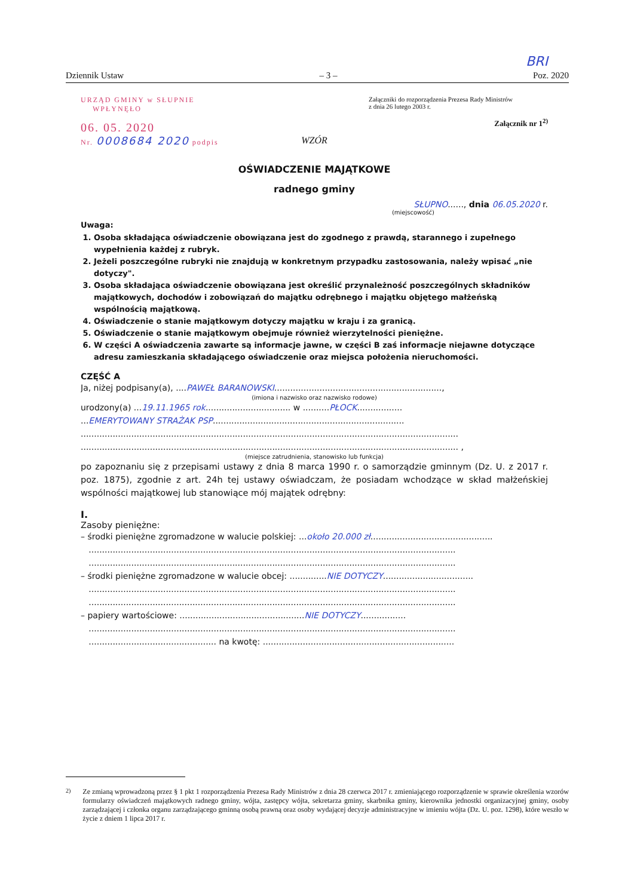BRI
Dziennik Ustaw – 3 – Poz. 2020
URZĄD GMINY w SŁUPNIE
WPŁYNĘŁO
06. 05. 2020
Nr. 0008684 2020 podpis
Załączniki do rozporządzenia Prezesa Rady Ministrów
z dnia 26 lutego 2003 r.
Załącznik nr 1<sup>2)</sup>
WZÓR
OŚWIADCZENIE MAJĄTKOWE
radnego gminy
SŁUPNO......, dnia 06.05.2020 r.
(miejscowość)
Uwaga:
1. Osoba składająca oświadczenie obowiązana jest do zgodnego z prawdą, starannego i zupełnego wypełnienia każdej z rubryk.
2. Jeżeli poszczególne rubryki nie znajdują w konkretnym przypadku zastosowania, należy wpisać „nie dotyczy".
3. Osoba składająca oświadczenie obowiązana jest określić przynależność poszczególnych składników majątkowych, dochodów i zobowiązań do majątku odrębnego i majątku objętego małżeńską wspólnością majątkową.
4. Oświadczenie o stanie majątkowym dotyczy majątku w kraju i za granicą.
5. Oświadczenie o stanie majątkowym obejmuje również wierzytelności pieniężne.
6. W części A oświadczenia zawarte są informacje jawne, w części B zaś informacje niejawne dotyczące adresu zamieszkania składającego oświadczenie oraz miejsca położenia nieruchomości.
CZĘŚĆ A
Ja, niżej podpisany(a), ....PAWEŁ BARANOWSKI...............................................................,
(imiona i nazwisko oraz nazwisko rodowe)
urodzony(a) ...19.11.1965 rok................................ w ..........PŁOCK.................
...EMERYTOWANY STRAŻAK PSP........................................................................
..............................................................................................................................................
.............................................................................................................................................. ,
(miejsce zatrudnienia, stanowisko lub funkcja)
po zapoznaniu się z przepisami ustawy z dnia 8 marca 1990 r. o samorządzie gminnym (Dz. U. z 2017 r. poz. 1875), zgodnie z art. 24h tej ustawy oświadczam, że posiadam wchodzące w skład małżeńskiej wspólności majątkowej lub stanowiące mój majątek odrębny:
I.
Zasoby pieniężne:
– środki pieniężne zgromadzone w walucie polskiej: ...około 20.000 zł..............................................
..........................................................................................................................................
..........................................................................................................................................
– środki pieniężne zgromadzone w walucie obcej: ..............NIE DOTYCZY..................................
..........................................................................................................................................
..........................................................................................................................................
– papiery wartościowe: ...............................................NIE DOTYCZY.................
..........................................................................................................................................
................................................ na kwotę: ........................................................................
<sup>2)</sup> Ze zmianą wprowadzoną przez § 1 pkt 1 rozporządzenia Prezesa Rady Ministrów z dnia 28 czerwca 2017 r. zmieniającego rozporządzenie w sprawie określenia wzorów formularzy oświadczeń majątkowych radnego gminy, wójta, zastępcy wójta, sekretarza gminy, skarbnika gminy, kierownika jednostki organizacyjnej gminy, osoby zarządzającej i członka organu zarządzającego gminną osobą prawną oraz osoby wydającej decyzje administracyjne w imieniu wójta (Dz. U. poz. 1298), które weszło w życie z dniem 1 lipca 2017 r.